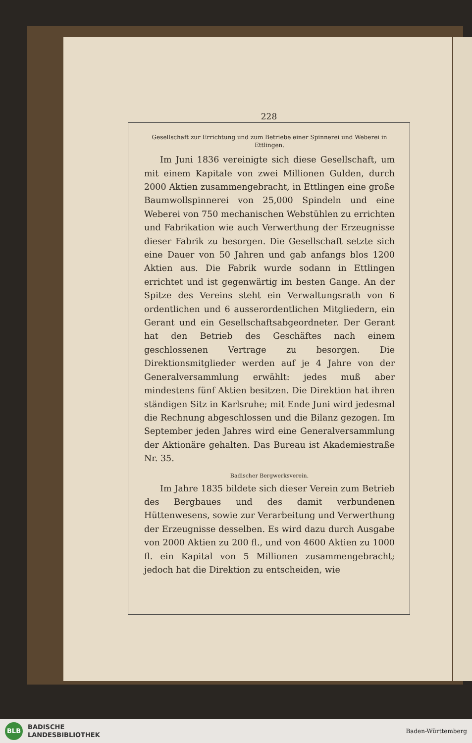228
Gesellschaft zur Errichtung und zum Betriebe einer Spinnerei und Weberei in Ettlingen.
Im Juni 1836 vereinigte sich diese Gesellschaft, um mit einem Kapitale von zwei Millionen Gulden, durch 2000 Aktien zusammengebracht, in Ettlingen eine große Baumwollspinnerei von 25,000 Spindeln und eine Weberei von 750 mechanischen Webstühlen zu errichten und Fabrikation wie auch Verwerthung der Erzeugnisse dieser Fabrik zu besorgen. Die Gesellschaft setzte sich eine Dauer von 50 Jahren und gab anfangs blos 1200 Aktien aus. Die Fabrik wurde sodann in Ettlingen errichtet und ist gegenwärtig im besten Gange. An der Spitze des Vereins steht ein Verwaltungsrath von 6 ordentlichen und 6 ausserordentlichen Mitgliedern, ein Gerant und ein Gesellschaftsabgeordneter. Der Gerant hat den Betrieb des Geschäftes nach einem geschlossenen Vertrage zu besorgen. Die Direktionsmitglieder werden auf je 4 Jahre von der Generalversammlung erwählt: jedes muß aber mindestens fünf Aktien besitzen. Die Direktion hat ihren ständigen Sitz in Karlsruhe; mit Ende Juni wird jedesmal die Rechnung abgeschlossen und die Bilanz gezogen. Im September jeden Jahres wird eine Generalversammlung der Aktionäre gehalten. Das Bureau ist Akademiestraße Nr. 35.
Badischer Bergwerksverein.
Im Jahre 1835 bildete sich dieser Verein zum Betrieb des Bergbaues und des damit verbundenen Hüttenwesens, sowie zur Verarbeitung und Verwerthung der Erzeugnisse desselben. Es wird dazu durch Ausgabe von 2000 Aktien zu 200 fl., und von 4600 Aktien zu 1000 fl. ein Kapital von 5 Millionen zusammengebracht; jedoch hat die Direktion zu entscheiden, wie
BLB
BADISCHE
LANDESBIBLIOTHEK
Baden-Württemberg